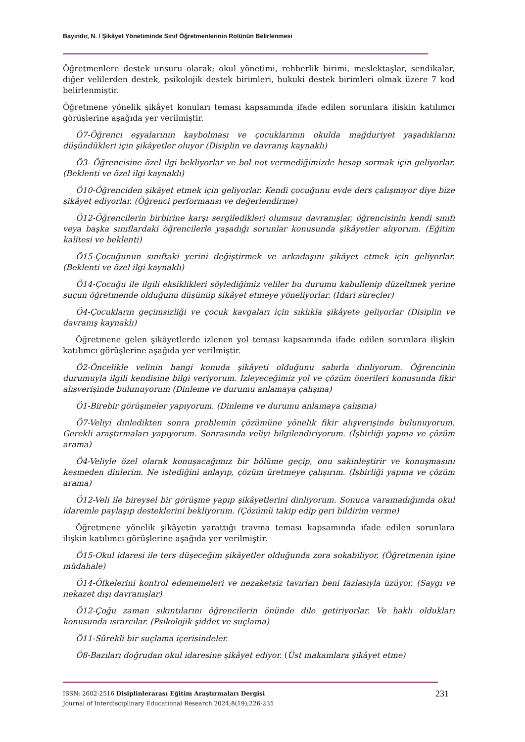Bayındır, N. / Şikâyet Yönetiminde Sınıf Öğretmenlerinin Rolünün Belirlenmesi
Öğretmenlere destek unsuru olarak; okul yönetimi, rehberlik birimi, meslektaşlar, sendikalar, diğer velilerden destek, psikolojik destek birimleri, hukuki destek birimleri olmak üzere 7 kod belirlenmiştir.
Öğretmene yönelik şikâyet konuları teması kapsamında ifade edilen sorunlara ilişkin katılımcı görüşlerine aşağıda yer verilmiştir.
Ö7-Öğrenci eşyalarının kaybolması ve çocuklarının okulda mağduriyet yaşadıklarını düşündükleri için şikâyetler oluyor (Disiplin ve davranış kaynaklı)
Ö3- Öğrencisine özel ilgi bekliyorlar ve bol not vermediğimizde hesap sormak için geliyorlar. (Beklenti ve özel ilgi kaynaklı)
Ö10-Öğrenciden şikâyet etmek için geliyorlar. Kendi çocuğunu evde ders çalışmıyor diye bize şikâyet ediyorlar. (Öğrenci performansı ve değerlendirme)
Ö12-Öğrencilerin birbirine karşı sergiledikleri olumsuz davranışlar, öğrencisinin kendi sınıfı veya başka sınıflardaki öğrencilerle yaşadığı sorunlar konusunda şikâyetler alıyorum. (Eğitim kalitesi ve beklenti)
Ö15-Çocuğunun sınıftaki yerini değiştirmek ve arkadaşını şikâyet etmek için geliyorlar. (Beklenti ve özel ilgi kaynaklı)
Ö14-Çocuğu ile ilgili eksiklikleri söylediğimiz veliler bu durumu kabullenip düzeltmek yerine suçun öğretmende olduğunu düşünüp şikâyet etmeye yöneliyorlar. (İdari süreçler)
Ö4-Çocukların geçimsizliği ve çocuk kavgaları için sıklıkla şikâyete geliyorlar (Disiplin ve davranış kaynaklı)
Öğretmene gelen şikâyetlerde izlenen yol teması kapsamında ifade edilen sorunlara ilişkin katılımcı görüşlerine aşağıda yer verilmiştir.
Ö2-Öncelikle velinin hangi konuda şikâyeti olduğunu sabırla dinliyorum. Öğrencinin durumuyla ilgili kendisine bilgi veriyorum. İzleyeceğimiz yol ve çözüm önerileri konusunda fikir alışverişinde bulunuyorum (Dinleme ve durumu anlamaya çalışma)
Ö1-Birebir görüşmeler yapıyorum. (Dinleme ve durumu anlamaya çalışma)
Ö7-Veliyi dinledikten sonra problemin çözümüne yönelik fikir alışverişinde bulunuyorum. Gerekli araştırmaları yapıyorum. Sonrasında veliyi bilgilendiriyorum. (İşbirliği yapma ve çözüm arama)
Ö4-Veliyle özel olarak konuşacağımız bir bölüme geçip, onu sakinleştirir ve konuşmasını kesmeden dinlerim. Ne istediğini anlayıp, çözüm üretmeye çalışırım. (İşbirliği yapma ve çözüm arama)
Ö12-Veli ile bireysel bir görüşme yapıp şikâyetlerini dinliyorum. Sonuca varamadığımda okul idaremle paylaşıp desteklerini bekliyorum. (Çözümü takip edip geri bildirim verme)
Öğretmene yönelik şikâyetin yarattığı travma teması kapsamında ifade edilen sorunlara ilişkin katılımcı görüşlerine aşağıda yer verilmiştir.
Ö15-Okul idaresi ile ters düşeceğim şikâyetler olduğunda zora sokabiliyor. (Öğretmenin işine müdahale)
Ö14-Öfkelerini kontrol edememeleri ve nezaketsiz tavırları beni fazlasıyla üzüyor. (Saygı ve nekazet dışı davranışlar)
Ö12-Çoğu zaman sıkıntılarını öğrencilerin önünde dile getiriyorlar. Ve haklı oldukları konusunda ısrarcılar. (Psikolojik şiddet ve suçlama)
Ö11-Sürekli bir suçlama içerisindeler.
Ö8-Bazıları doğrudan okul idaresine şikâyet ediyor. (Üst makamlara şikâyet etme)
ISSN: 2602-2516 Disiplinlerarası Eğitim Araştırmaları Dergisi
Journal of Interdisciplinary Educational Research 2024;8(19);226-235
231